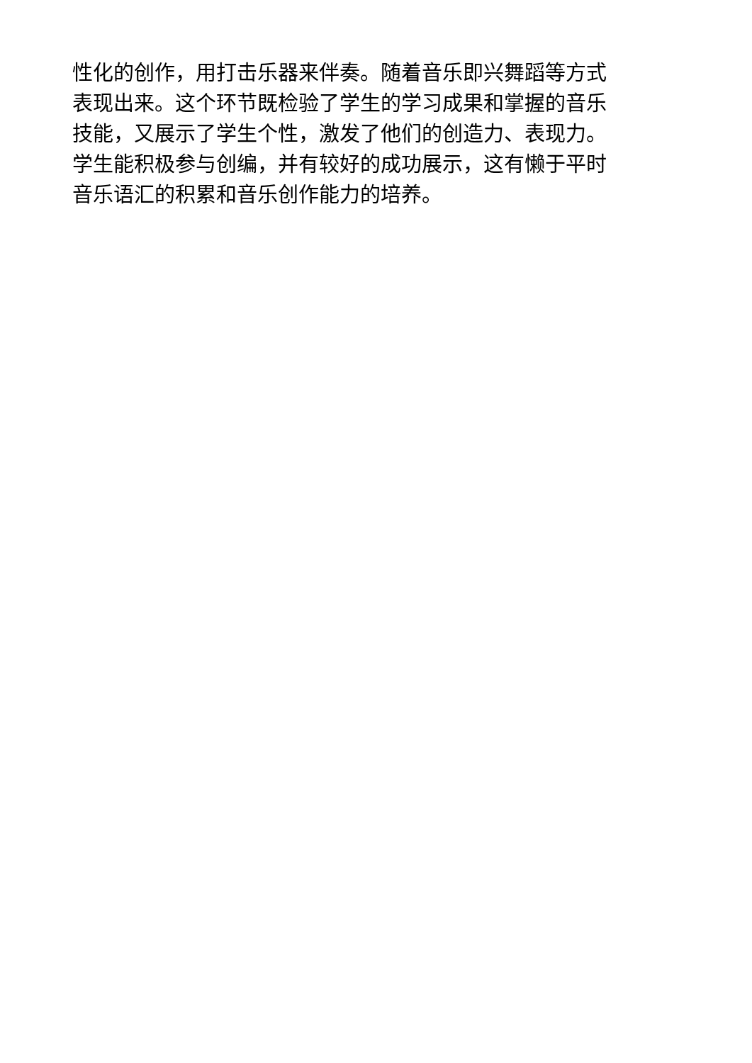性化的创作，用打击乐器来伴奏。随着音乐即兴舞蹈等方式
表现出来。这个环节既检验了学生的学习成果和掌握的音乐
技能，又展示了学生个性，激发了他们的创造力、表现力。
学生能积极参与创编，并有较好的成功展示，这有懒于平时
音乐语汇的积累和音乐创作能力的培养。